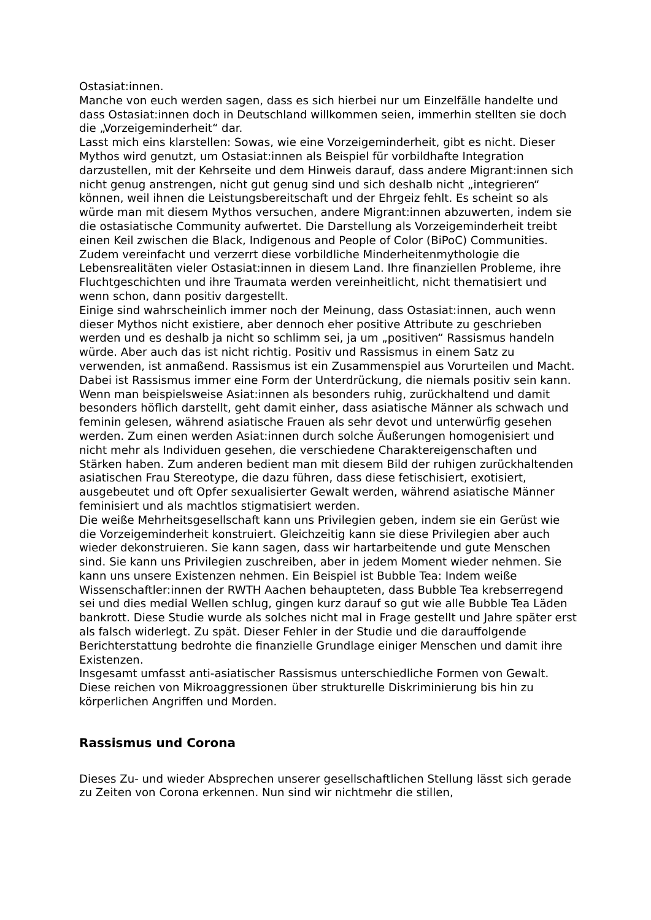Ostasiat:innen.
Manche von euch werden sagen, dass es sich hierbei nur um Einzelfälle handelte und dass Ostasiat:innen doch in Deutschland willkommen seien, immerhin stellten sie doch die „Vorzeigeminderheit“ dar.
Lasst mich eins klarstellen: Sowas, wie eine Vorzeigeminderheit, gibt es nicht. Dieser Mythos wird genutzt, um Ostasiat:innen als Beispiel für vorbildhafte Integration darzustellen, mit der Kehrseite und dem Hinweis darauf, dass andere Migrant:innen sich nicht genug anstrengen, nicht gut genug sind und sich deshalb nicht „integrieren“ können, weil ihnen die Leistungsbereitschaft und der Ehrgeiz fehlt. Es scheint so als würde man mit diesem Mythos versuchen, andere Migrant:innen abzuwerten, indem sie die ostasiatische Community aufwertet. Die Darstellung als Vorzeigeminderheit treibt einen Keil zwischen die Black, Indigenous and People of Color (BiPoC) Communities. Zudem vereinfacht und verzerrt diese vorbildliche Minderheitenmythologie die Lebensrealitäten vieler Ostasiat:innen in diesem Land. Ihre finanziellen Probleme, ihre Fluchtgeschichten und ihre Traumata werden vereinheitlicht, nicht thematisiert und wenn schon, dann positiv dargestellt.
Einige sind wahrscheinlich immer noch der Meinung, dass Ostasiat:innen, auch wenn dieser Mythos nicht existiere, aber dennoch eher positive Attribute zu geschrieben werden und es deshalb ja nicht so schlimm sei, ja um „positiven“ Rassismus handeln würde. Aber auch das ist nicht richtig. Positiv und Rassismus in einem Satz zu verwenden, ist anmaßend. Rassismus ist ein Zusammenspiel aus Vorurteilen und Macht. Dabei ist Rassismus immer eine Form der Unterdrückung, die niemals positiv sein kann. Wenn man beispielsweise Asiat:innen als besonders ruhig, zurückhaltend und damit besonders höflich darstellt, geht damit einher, dass asiatische Männer als schwach und feminin gelesen, während asiatische Frauen als sehr devot und unterwürfig gesehen werden. Zum einen werden Asiat:innen durch solche Äußerungen homogenisiert und nicht mehr als Individuen gesehen, die verschiedene Charaktereigenschaften und Stärken haben. Zum anderen bedient man mit diesem Bild der ruhigen zurückhaltenden asiatischen Frau Stereotype, die dazu führen, dass diese fetischisiert, exotisiert, ausgebeutet und oft Opfer sexualisierter Gewalt werden, während asiatische Männer feminisiert und als machtlos stigmatisiert werden.
Die weiße Mehrheitsgesellschaft kann uns Privilegien geben, indem sie ein Gerüst wie die Vorzeigeminderheit konstruiert. Gleichzeitig kann sie diese Privilegien aber auch wieder dekonstruieren. Sie kann sagen, dass wir hartarbeitende und gute Menschen sind. Sie kann uns Privilegien zuschreiben, aber in jedem Moment wieder nehmen. Sie kann uns unsere Existenzen nehmen. Ein Beispiel ist Bubble Tea: Indem weiße Wissenschaftler:innen der RWTH Aachen behaupteten, dass Bubble Tea krebserregend sei und dies medial Wellen schlug, gingen kurz darauf so gut wie alle Bubble Tea Läden bankrott. Diese Studie wurde als solches nicht mal in Frage gestellt und Jahre später erst als falsch widerlegt. Zu spät. Dieser Fehler in der Studie und die darauffolgende Berichterstattung bedrohte die finanzielle Grundlage einiger Menschen und damit ihre Existenzen.
Insgesamt umfasst anti-asiatischer Rassismus unterschiedliche Formen von Gewalt. Diese reichen von Mikroaggressionen über strukturelle Diskriminierung bis hin zu körperlichen Angriffen und Morden.
Rassismus und Corona
Dieses Zu- und wieder Absprechen unserer gesellschaftlichen Stellung lässt sich gerade zu Zeiten von Corona erkennen. Nun sind wir nichtmehr die stillen,